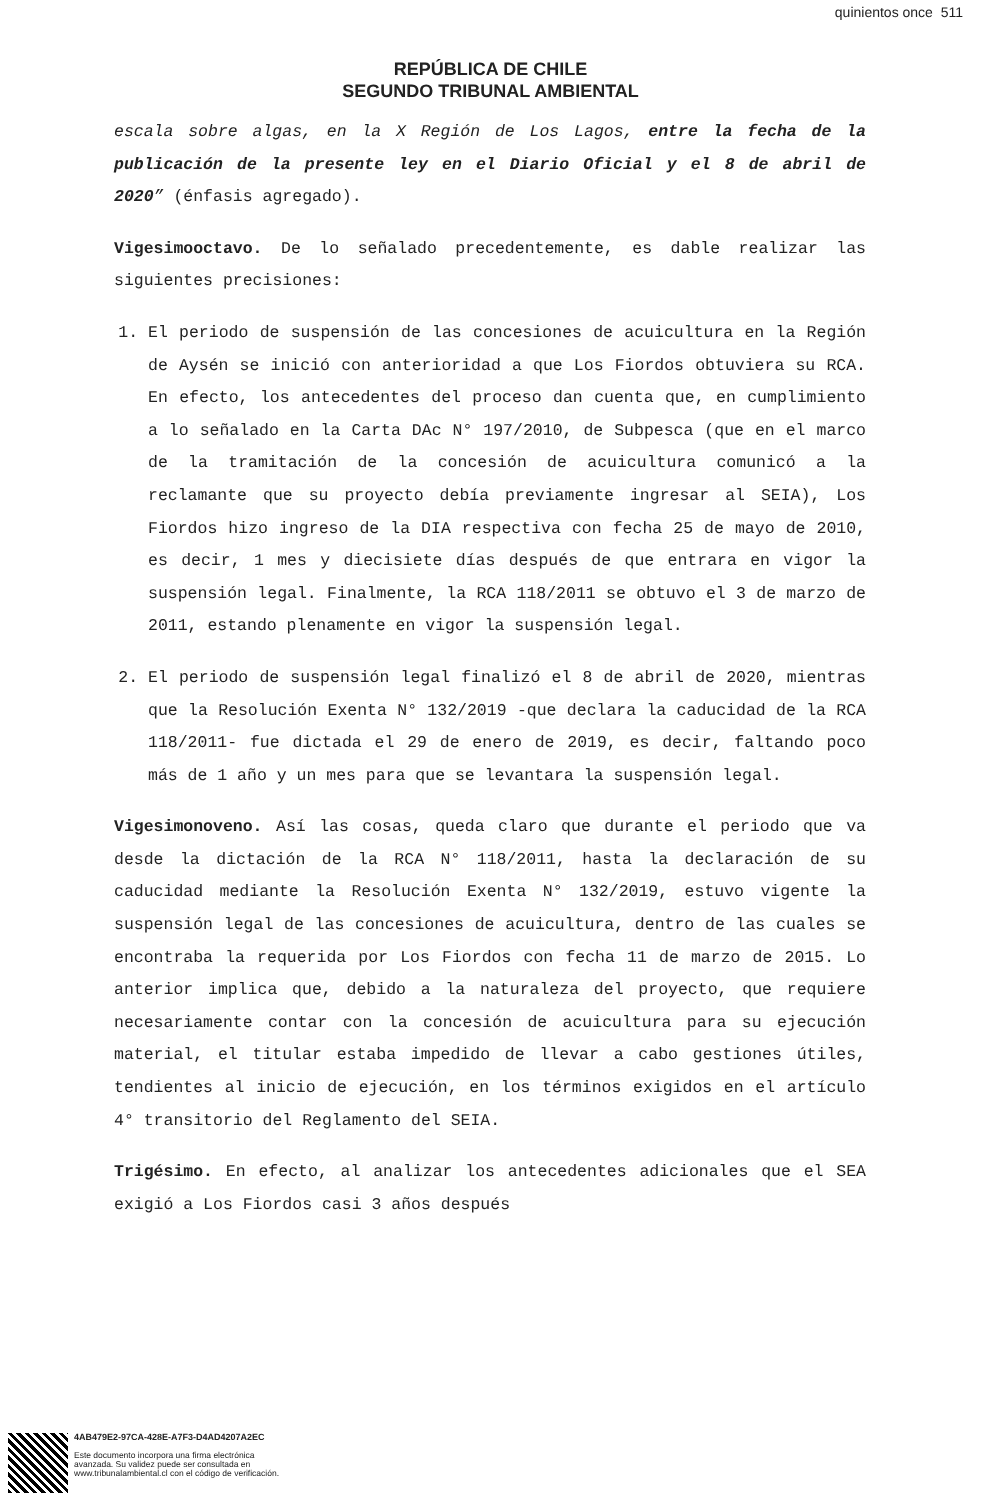quinientos once 511
REPÚBLICA DE CHILE
SEGUNDO TRIBUNAL AMBIENTAL
escala sobre algas, en la X Región de Los Lagos, entre la fecha de la publicación de la presente ley en el Diario Oficial y el 8 de abril de 2020” (énfasis agregado).
Vigesimooctavo. De lo señalado precedentemente, es dable realizar las siguientes precisiones:
1. El periodo de suspensión de las concesiones de acuicultura en la Región de Aysén se inició con anterioridad a que Los Fiordos obtuviera su RCA. En efecto, los antecedentes del proceso dan cuenta que, en cumplimiento a lo señalado en la Carta DAc N° 197/2010, de Subpesca (que en el marco de la tramitación de la concesión de acuicultura comunicó a la reclamante que su proyecto debía previamente ingresar al SEIA), Los Fiordos hizo ingreso de la DIA respectiva con fecha 25 de mayo de 2010, es decir, 1 mes y diecisiete días después de que entrara en vigor la suspensión legal. Finalmente, la RCA 118/2011 se obtuvo el 3 de marzo de 2011, estando plenamente en vigor la suspensión legal.
2. El periodo de suspensión legal finalizó el 8 de abril de 2020, mientras que la Resolución Exenta N° 132/2019 -que declara la caducidad de la RCA 118/2011- fue dictada el 29 de enero de 2019, es decir, faltando poco más de 1 año y un mes para que se levantara la suspensión legal.
Vigesimonoveno. Así las cosas, queda claro que durante el periodo que va desde la dictación de la RCA N° 118/2011, hasta la declaración de su caducidad mediante la Resolución Exenta N° 132/2019, estuvo vigente la suspensión legal de las concesiones de acuicultura, dentro de las cuales se encontraba la requerida por Los Fiordos con fecha 11 de marzo de 2015. Lo anterior implica que, debido a la naturaleza del proyecto, que requiere necesariamente contar con la concesión de acuicultura para su ejecución material, el titular estaba impedido de llevar a cabo gestiones útiles, tendientes al inicio de ejecución, en los términos exigidos en el artículo 4° transitorio del Reglamento del SEIA.
Trigésimo. En efecto, al analizar los antecedentes adicionales que el SEA exigió a Los Fiordos casi 3 años después
4AB479E2-97CA-428E-A7F3-D4AD4207A2EC
Este documento incorpora una firma electrónica
avanzada. Su validez puede ser consultada en
www.tribunalambiental.cl con el código de verificación.